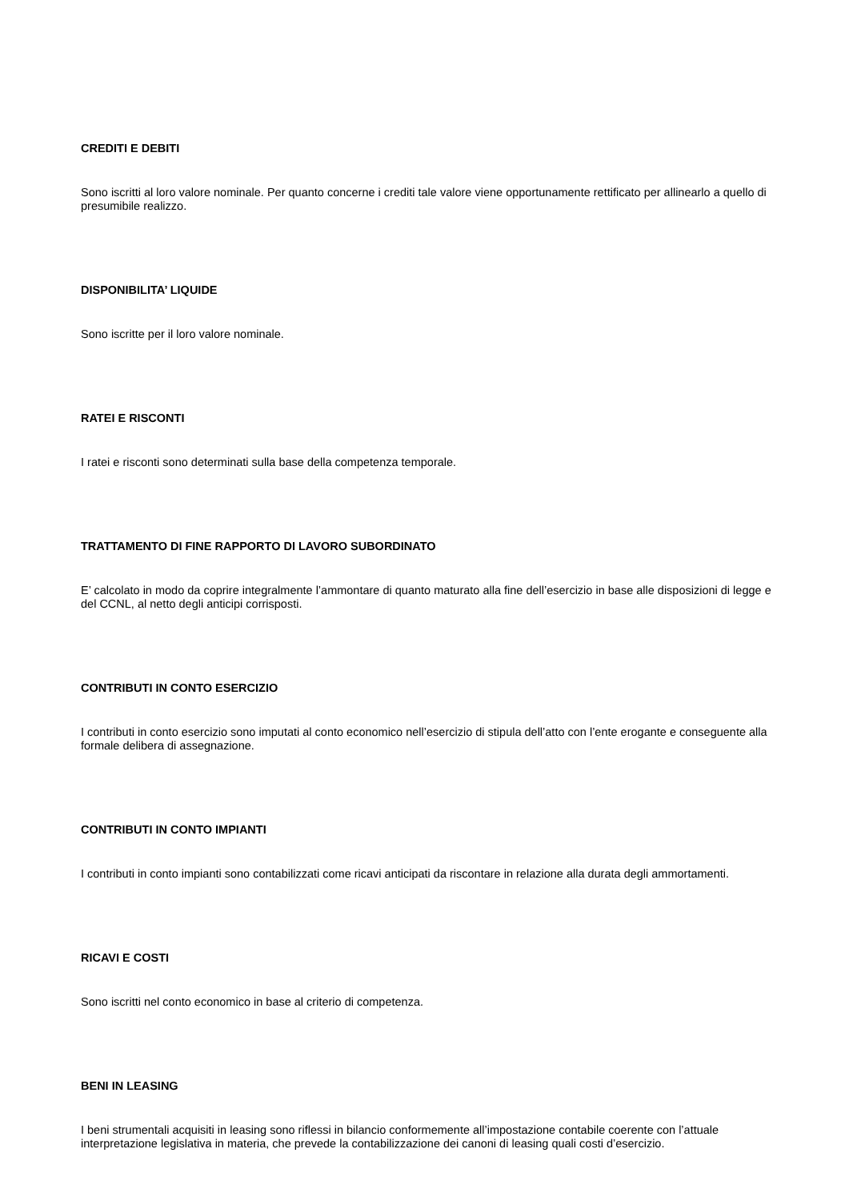CREDITI E DEBITI
Sono iscritti al loro valore nominale. Per quanto concerne i crediti tale valore viene opportunamente rettificato per allinearlo a quello di presumibile realizzo.
DISPONIBILITA’ LIQUIDE
Sono iscritte per il loro valore nominale.
RATEI E RISCONTI
I ratei e risconti sono determinati sulla base della competenza temporale.
TRATTAMENTO DI FINE RAPPORTO DI LAVORO SUBORDINATO
E’ calcolato in modo da coprire integralmente l’ammontare di quanto maturato alla fine dell’esercizio in base alle disposizioni di legge e del CCNL, al netto degli anticipi corrisposti.
CONTRIBUTI IN CONTO ESERCIZIO
I contributi in conto esercizio sono imputati al conto economico nell’esercizio di stipula dell’atto con l’ente erogante e conseguente alla formale delibera di assegnazione.
CONTRIBUTI IN CONTO IMPIANTI
I contributi in conto impianti sono contabilizzati come ricavi anticipati da riscontare in relazione alla durata degli ammortamenti.
RICAVI E COSTI
Sono iscritti nel conto economico in base al criterio di competenza.
BENI IN LEASING
I beni strumentali acquisiti in leasing sono riflessi in bilancio conformemente all’impostazione contabile coerente con l’attuale interpretazione legislativa in materia, che prevede la contabilizzazione dei canoni di leasing quali costi d’esercizio.